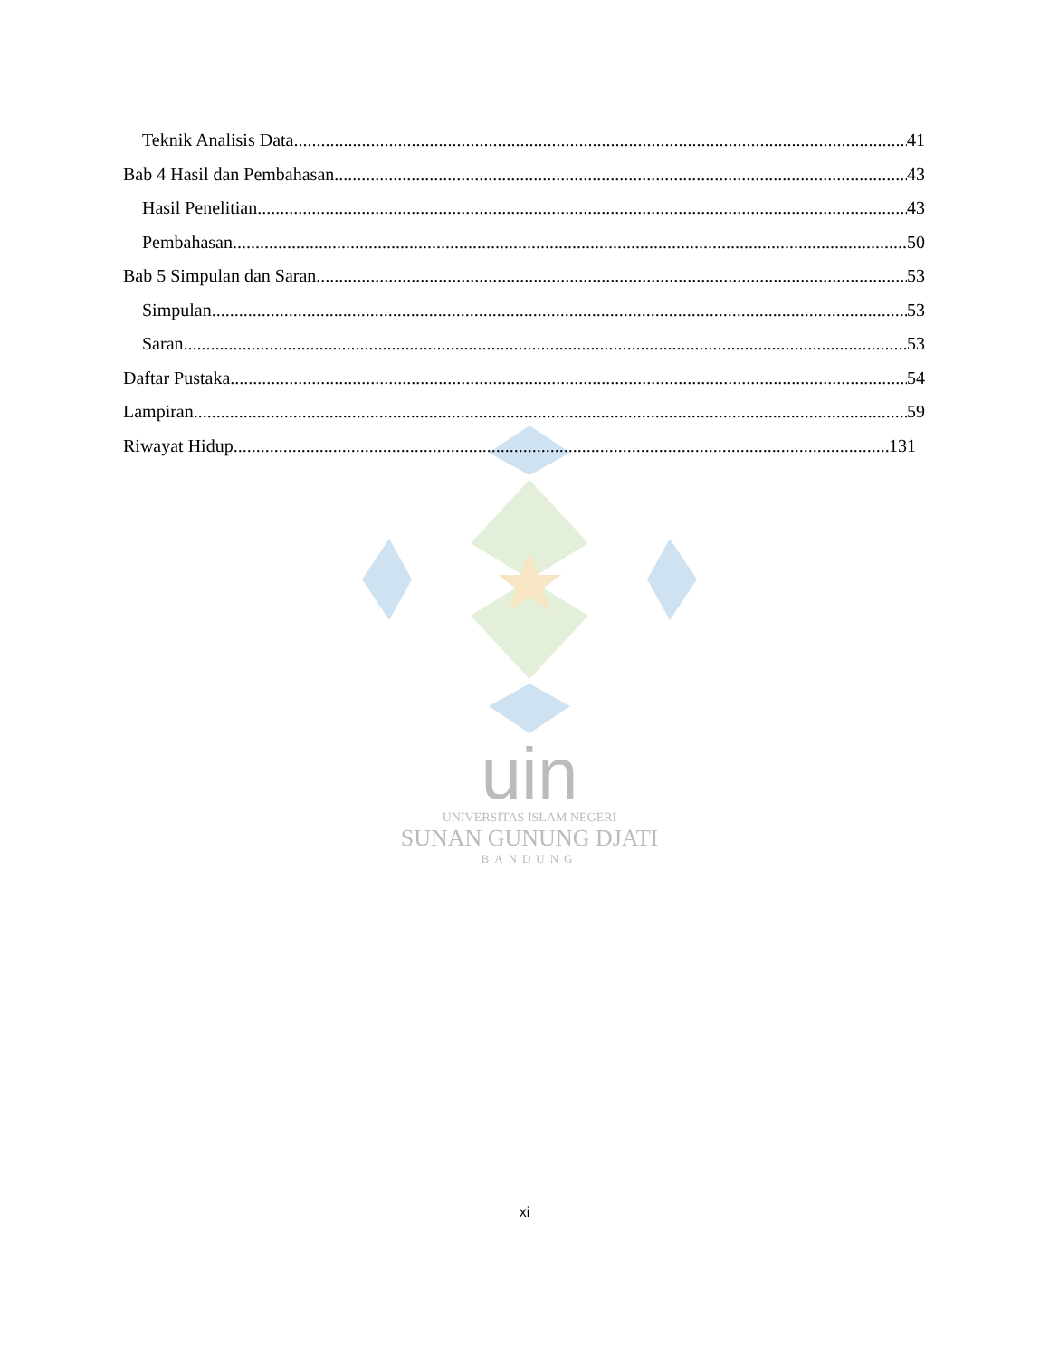uin
UNIVERSITAS ISLAM NEGERI
SUNAN GUNUNG DJATI
BANDUNG
Teknik Analisis Data 41
Bab 4 Hasil dan Pembahasan 43
Hasil Penelitian 43
Pembahasan 50
Bab 5 Simpulan dan Saran 53
Simpulan 53
Saran 53
Daftar Pustaka 54
Lampiran 59
Riwayat Hidup 131
xi